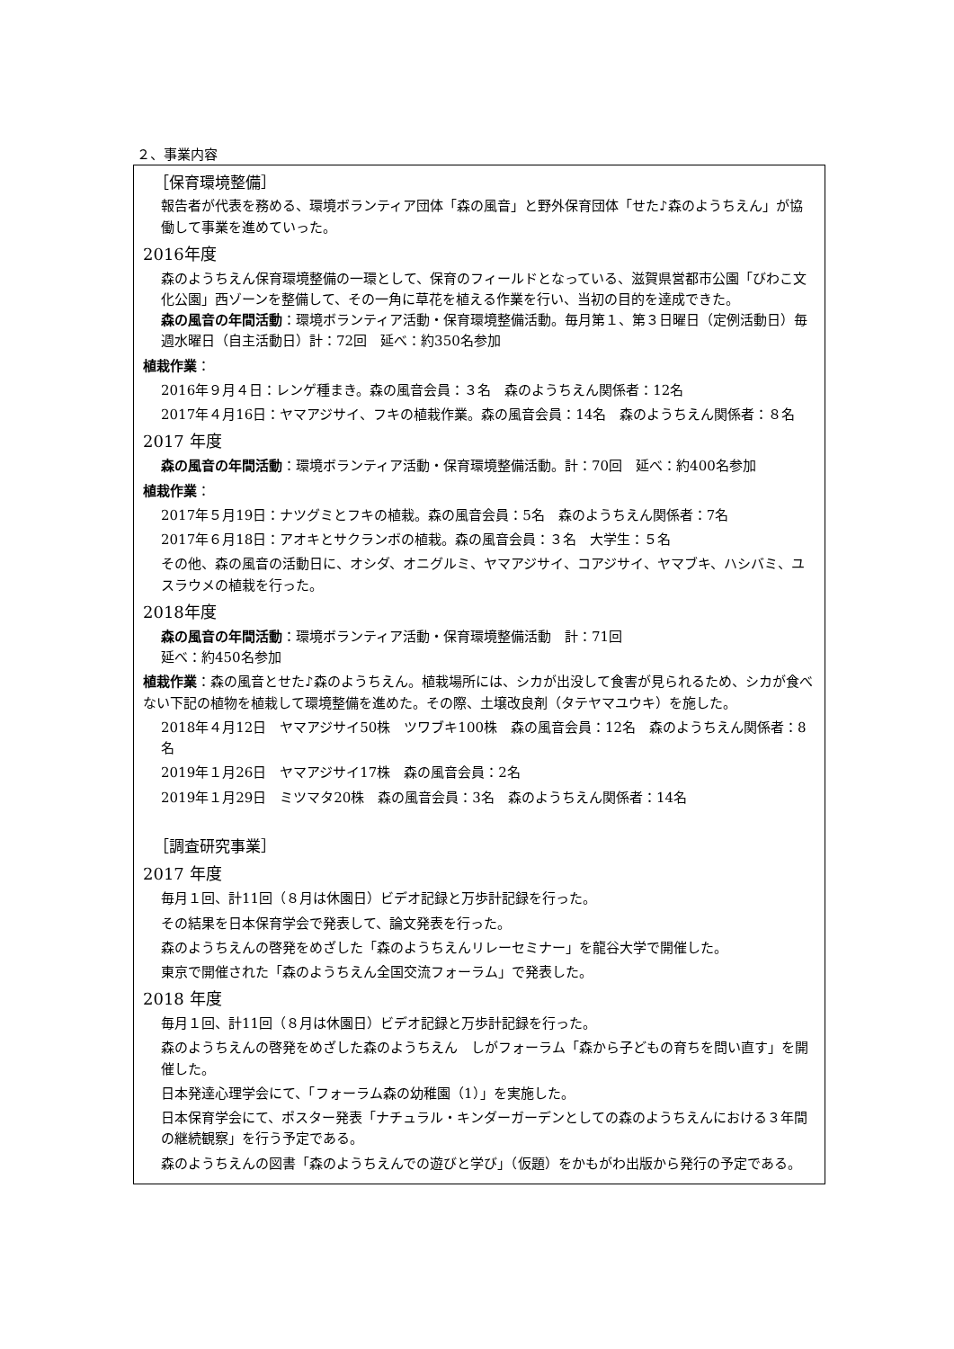２、事業内容
［保育環境整備］
報告者が代表を務める、環境ボランティア団体「森の風音」と野外保育団体「せた♪森のようちえん」が協働して事業を進めていった。
2016年度
森のようちえん保育環境整備の一環として、保育のフィールドとなっている、滋賀県営都市公園「びわこ文化公園」西ゾーンを整備して、その一角に草花を植える作業を行い、当初の目的を達成できた。
森の風音の年間活動：環境ボランティア活動・保育環境整備活動。毎月第１、第３日曜日（定例活動日）毎週水曜日（自主活動日）計：72回　延べ：約350名参加
植栽作業：
2016年９月４日：レンゲ種まき。森の風音会員：３名　森のようちえん関係者：12名
2017年４月16日：ヤマアジサイ、フキの植栽作業。森の風音会員：14名　森のようちえん関係者：８名
2017 年度
森の風音の年間活動：環境ボランティア活動・保育環境整備活動。計：70回　延べ：約400名参加
植栽作業：
2017年５月19日：ナツグミとフキの植栽。森の風音会員：5名　森のようちえん関係者：7名
2017年６月18日：アオキとサクランボの植栽。森の風音会員：３名　大学生：５名
その他、森の風音の活動日に、オシダ、オニグルミ、ヤマアジサイ、コアジサイ、ヤマブキ、ハシバミ、ユスラウメの植栽を行った。
2018年度
森の風音の年間活動：環境ボランティア活動・保育環境整備活動　計：71回
延べ：約450名参加
植栽作業：森の風音とせた♪森のようちえん。植栽場所には、シカが出没して食害が見られるため、シカが食べない下記の植物を植栽して環境整備を進めた。その際、土壌改良剤（タテヤマユウキ）を施した。
2018年４月12日　ヤマアジサイ50株　ツワブキ100株　森の風音会員：12名　森のようちえん関係者：8名
2019年１月26日　ヤマアジサイ17株　森の風音会員：2名
2019年１月29日　ミツマタ20株　森の風音会員：3名　森のようちえん関係者：14名
［調査研究事業］
2017 年度
毎月１回、計11回（８月は休園日）ビデオ記録と万歩計記録を行った。
その結果を日本保育学会で発表して、論文発表を行った。
森のようちえんの啓発をめざした「森のようちえんリレーセミナー」を龍谷大学で開催した。
東京で開催された「森のようちえん全国交流フォーラム」で発表した。
2018 年度
毎月１回、計11回（８月は休園日）ビデオ記録と万歩計記録を行った。
森のようちえんの啓発をめざした森のようちえん　しがフォーラム「森から子どもの育ちを問い直す」を開催した。
日本発達心理学会にて、「フォーラム森の幼稚園（1）」を実施した。
日本保育学会にて、ポスター発表「ナチュラル・キンダーガーデンとしての森のようちえんにおける３年間の継続観察」を行う予定である。
森のようちえんの図書「森のようちえんでの遊びと学び」（仮題）をかもがわ出版から発行の予定である。